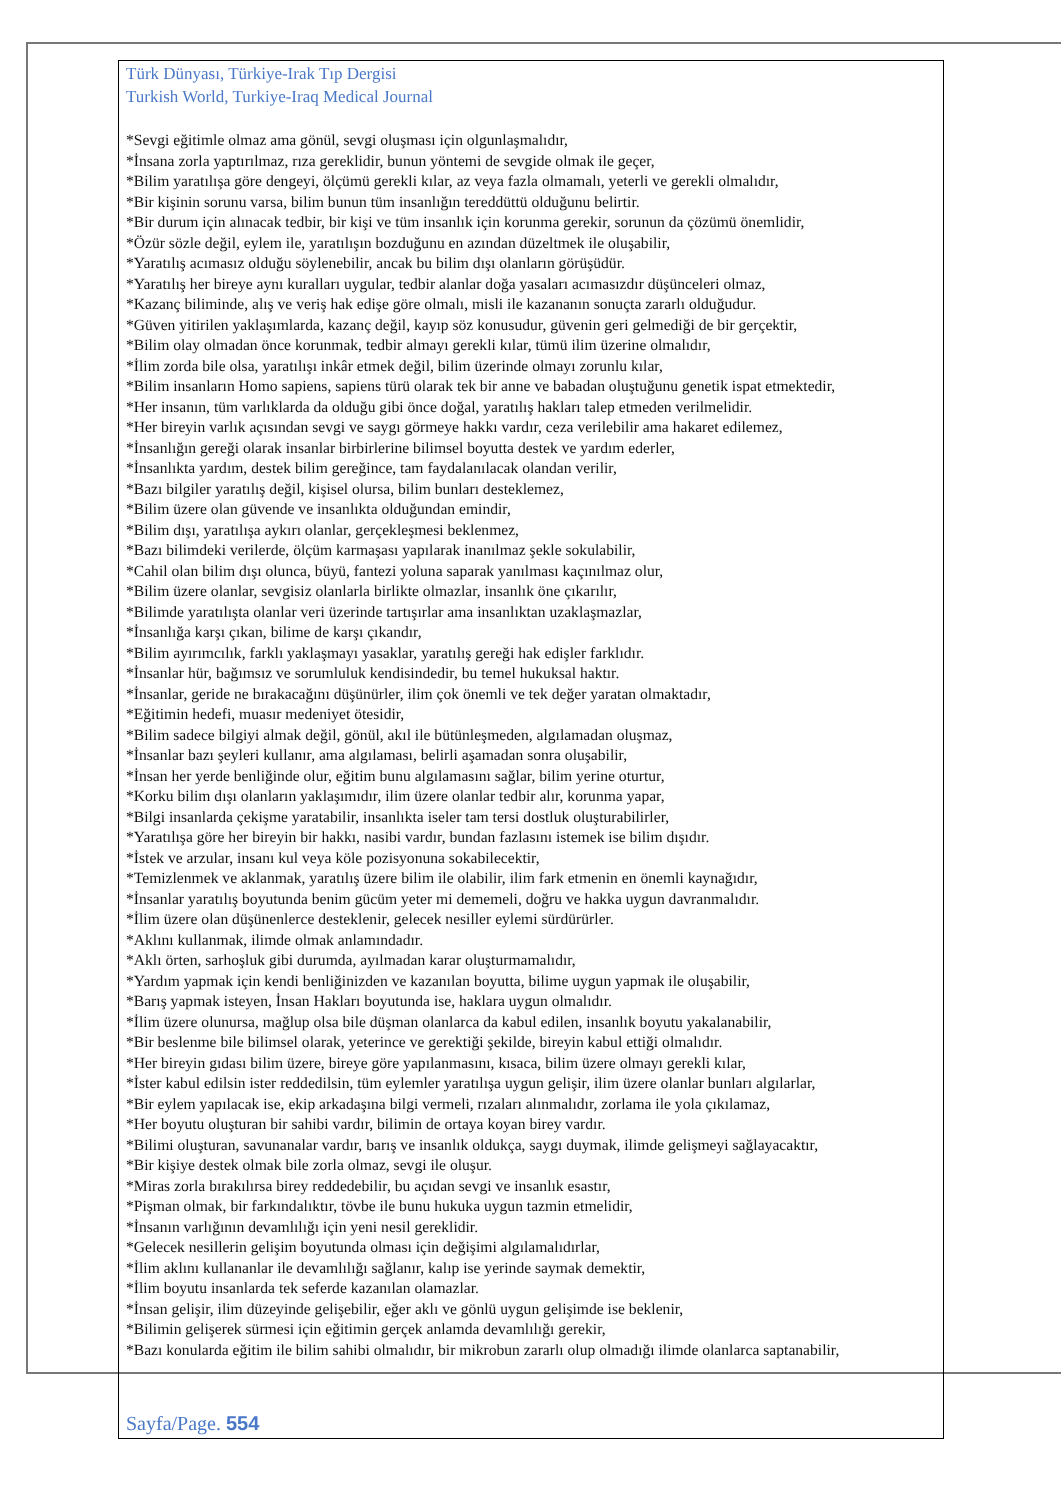Türk Dünyası, Türkiye-Irak Tıp Dergisi
Turkish World, Turkiye-Iraq Medical Journal
*Sevgi eğitimle olmaz ama gönül, sevgi oluşması için olgunlaşmalıdır,
*İnsana zorla yaptırılmaz, rıza gereklidir, bunun yöntemi de sevgide olmak ile geçer,
*Bilim yaratılışa göre dengeyi, ölçümü gerekli kılar, az veya fazla olmamalı, yeterli ve gerekli olmalıdır,
*Bir kişinin sorunu varsa, bilim bunun tüm insanlığın tereddüttü olduğunu belirtir.
*Bir durum için alınacak tedbir, bir kişi ve tüm insanlık için korunma gerekir, sorunun da çözümü önemlidir,
*Özür sözle değil, eylem ile, yaratılışın bozduğunu en azından düzeltmek ile oluşabilir,
*Yaratılış acımasız olduğu söylenebilir, ancak bu bilim dışı olanların görüşüdür.
*Yaratılış her bireye aynı kuralları uygular, tedbir alanlar doğa yasaları acımasızdır düşünceleri olmaz,
*Kazanç biliminde, alış ve veriş hak edişe göre olmalı, misli ile kazananın sonuçta zararlı olduğudur.
*Güven yitirilen yaklaşımlarda, kazanç değil, kayıp söz konusudur, güvenin geri gelmediği de bir gerçektir,
*Bilim olay olmadan önce korunmak, tedbir almayı gerekli kılar, tümü ilim üzerine olmalıdır,
*İlim zorda bile olsa, yaratılışı inkâr etmek değil, bilim üzerinde olmayı zorunlu kılar,
*Bilim insanların Homo sapiens, sapiens türü olarak tek bir anne ve babadan oluştuğunu genetik ispat etmektedir,
*Her insanın, tüm varlıklarda da olduğu gibi önce doğal, yaratılış hakları talep etmeden verilmelidir.
*Her bireyin varlık açısından sevgi ve saygı görmeye hakkı vardır, ceza verilebilir ama hakaret edilemez,
*İnsanlığın gereği olarak insanlar birbirlerine bilimsel boyutta destek ve yardım ederler,
*İnsanlıkta yardım, destek bilim gereğince, tam faydalanılacak olandan verilir,
*Bazı bilgiler yaratılış değil, kişisel olursa, bilim bunları desteklemez,
*Bilim üzere olan güvende ve insanlıkta olduğundan emindir,
*Bilim dışı, yaratılışa aykırı olanlar, gerçekleşmesi beklenmez,
*Bazı bilimdeki verilerde, ölçüm karmaşası yapılarak inanılmaz şekle sokulabilir,
*Cahil olan bilim dışı olunca, büyü, fantezi yoluna saparak yanılması kaçınılmaz olur,
*Bilim üzere olanlar, sevgisiz olanlarla birlikte olmazlar, insanlık öne çıkarılır,
*Bilimde yaratılışta olanlar veri üzerinde tartışırlar ama insanlıktan uzaklaşmazlar,
*İnsanlığa karşı çıkan, bilime de karşı çıkandır,
*Bilim ayırımcılık, farklı yaklaşmayı yasaklar, yaratılış gereği hak edişler farklıdır.
*İnsanlar hür, bağımsız ve sorumluluk kendisindedir, bu temel hukuksal haktır.
*İnsanlar, geride ne bırakacağını düşünürler, ilim çok önemli ve tek değer yaratan olmaktadır,
*Eğitimin hedefi, muasır medeniyet ötesidir,
*Bilim sadece bilgiyi almak değil, gönül, akıl ile bütünleşmeden, algılamadan oluşmaz,
*İnsanlar bazı şeyleri kullanır, ama algılaması, belirli aşamadan sonra oluşabilir,
*İnsan her yerde benliğinde olur, eğitim bunu algılamasını sağlar, bilim yerine oturtur,
*Korku bilim dışı olanların yaklaşımıdır, ilim üzere olanlar tedbir alır, korunma yapar,
*Bilgi insanlarda çekişme yaratabilir, insanlıkta iseler tam tersi dostluk oluşturabilirler,
*Yaratılışa göre her bireyin bir hakkı, nasibi vardır, bundan fazlasını istemek ise bilim dışıdır.
*İstek ve arzular, insanı kul veya köle pozisyonuna sokabilecektir,
*Temizlenmek ve aklanmak, yaratılış üzere bilim ile olabilir, ilim fark etmenin en önemli kaynağıdır,
*İnsanlar yaratılış boyutunda benim gücüm yeter mi dememeli, doğru ve hakka uygun davranmalıdır.
*İlim üzere olan düşünenlerce desteklenir, gelecek nesiller eylemi sürdürürler.
*Aklını kullanmak, ilimde olmak anlamındadır.
*Aklı örten, sarhoşluk gibi durumda, ayılmadan karar oluşturmamalıdır,
*Yardım yapmak için kendi benliğinizden ve kazanılan boyutta, bilime uygun yapmak ile oluşabilir,
*Barış yapmak isteyen, İnsan Hakları boyutunda ise, haklara uygun olmalıdır.
*İlim üzere olunursa, mağlup olsa bile düşman olanlarca da kabul edilen, insanlık boyutu yakalanabilir,
*Bir beslenme bile bilimsel olarak, yeterince ve gerektiği şekilde, bireyin kabul ettiği olmalıdır.
*Her bireyin gıdası bilim üzere, bireye göre yapılanmasını, kısaca, bilim üzere olmayı gerekli kılar,
*İster kabul edilsin ister reddedilsin, tüm eylemler yaratılışa uygun gelişir, ilim üzere olanlar bunları algılarlar,
*Bir eylem yapılacak ise, ekip arkadaşına bilgi vermeli, rızaları alınmalıdır, zorlama ile yola çıkılamaz,
*Her boyutu oluşturan bir sahibi vardır, bilimin de ortaya koyan birey vardır.
*Bilimi oluşturan, savunanalar vardır, barış ve insanlık oldukça, saygı duymak, ilimde gelişmeyi sağlayacaktır,
*Bir kişiye destek olmak bile zorla olmaz, sevgi ile oluşur.
*Miras zorla bırakılırsa birey reddedebilir, bu açıdan sevgi ve insanlık esastır,
*Pişman olmak, bir farkındalıktır, tövbe ile bunu hukuka uygun tazmin etmelidir,
*İnsanın varlığının devamlılığı için yeni nesil gereklidir.
*Gelecek nesillerin gelişim boyutunda olması için değişimi algılamalıdırlar,
*İlim aklını kullananlar ile devamlılığı sağlanır, kalıp ise yerinde saymak demektir,
*İlim boyutu insanlarda tek seferde kazanılan olamazlar.
*İnsan gelişir, ilim düzeyinde gelişebilir, eğer aklı ve gönlü uygun gelişimde ise beklenir,
*Bilimin gelişerek sürmesi için eğitimin gerçek anlamda devamlılığı gerekir,
*Bazı konularda eğitim ile bilim sahibi olmalıdır, bir mikrobun zararlı olup olmadığı ilimde olanlarca saptanabilir,
Sayfa/Page. 554